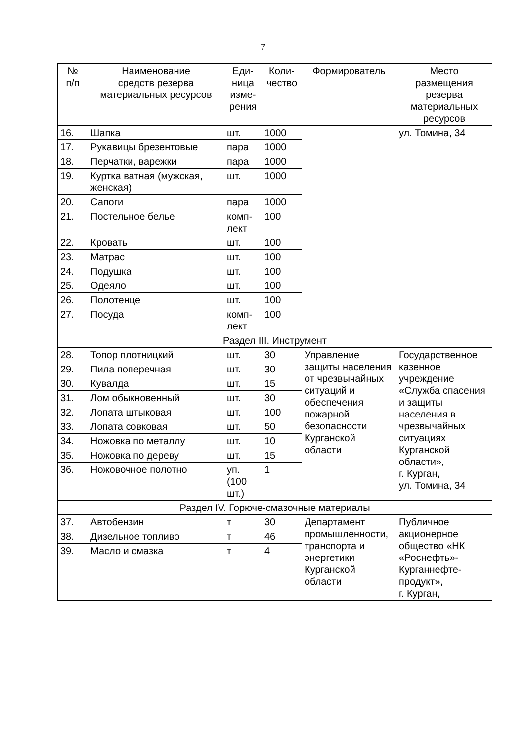7
| № п/п | Наименование средств резерва материальных ресурсов | Еди- ница изме- рения | Коли- чество | Формирователь | Место размещения резерва материальных ресурсов |
| --- | --- | --- | --- | --- | --- |
| 16. | Шапка | шт. | 1000 | | ул. Томина, 34 |
| 17. | Рукавицы брезентовые | пара | 1000 | | |
| 18. | Перчатки, варежки | пара | 1000 | | |
| 19. | Куртка ватная (мужская, женская) | шт. | 1000 | | |
| 20. | Сапоги | пара | 1000 | | |
| 21. | Постельное белье | комп- лект | 100 | | |
| 22. | Кровать | шт. | 100 | | |
| 23. | Матрас | шт. | 100 | | |
| 24. | Подушка | шт. | 100 | | |
| 25. | Одеяло | шт. | 100 | | |
| 26. | Полотенце | шт. | 100 | | |
| 27. | Посуда | комп- лект | 100 | | |
| Раздел III. Инструмент | | | | | |
| 28. | Топор плотницкий | шт. | 30 | Управление защиты населения от чрезвычайных ситуаций и обеспечения пожарной безопасности Курганской области | Государственное казенное учреждение «Служба спасения и защиты населения в чрезвычайных ситуациях Курганской области», г. Курган, ул. Томина, 34 |
| 29. | Пила поперечная | шт. | 30 | | |
| 30. | Кувалда | шт. | 15 | | |
| 31. | Лом обыкновенный | шт. | 30 | | |
| 32. | Лопата штыковая | шт. | 100 | | |
| 33. | Лопата совковая | шт. | 50 | | |
| 34. | Ножовка по металлу | шт. | 10 | | |
| 35. | Ножовка по дереву | шт. | 15 | | |
| 36. | Ножовочное полотно | уп. (100 шт.) | 1 | | |
| Раздел IV. Горюче-смазочные материалы | | | | | |
| 37. | Автобензин | т | 30 | Департамент промышленности, транспорта и энергетики Курганской области | Публичное акционерное общество «НК «Роснефть»-Курганнефте-продукт», г. Курган, |
| 38. | Дизельное топливо | т | 46 | | |
| 39. | Масло и смазка | т | 4 | | |